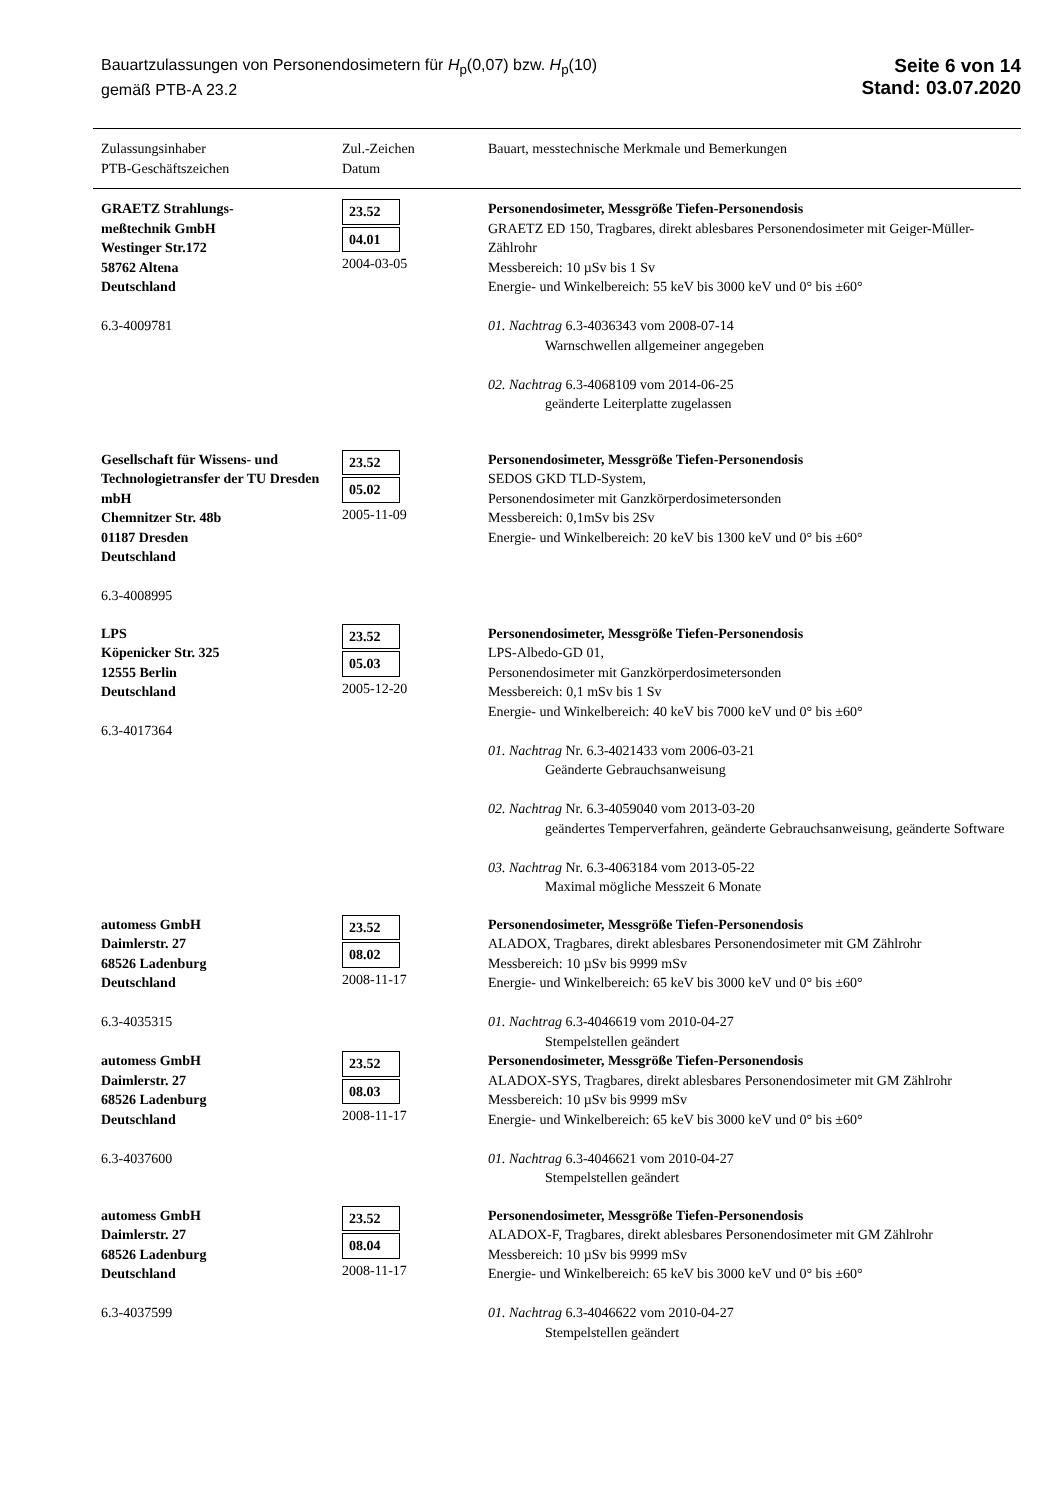Bauartzulassungen von Personendosimetern für H<sub>p</sub>(0,07) bzw. H<sub>p</sub>(10)
gemäß PTB-A 23.2
Seite 6 von 14
Stand: 03.07.2020
| Zulassungsinhaber PTB-Geschäftszeichen | Zul.-Zeichen Datum | Bauart, messtechnische Merkmale und Bemerkungen |
| --- | --- | --- |
| GRAETZ Strahlungs- meßtechnik GmbH Westinger Str.172 58762 Altena Deutschland 6.3-4009781 | 23.52 04.01 2004-03-05 | Personendosimeter, Messgröße Tiefen-Personendosis GRAETZ ED 150, Tragbares, direkt ablesbares Personendosimeter mit Geiger-Müller-Zählrohr Messbereich: 10 µSv bis 1 Sv Energie- und Winkelbereich: 55 keV bis 3000 keV und 0° bis ±60° 01. Nachtrag 6.3-4036343 vom 2008-07-14 Warnschwellen allgemeiner angegeben 02. Nachtrag 6.3-4068109 vom 2014-06-25 geänderte Leiterplatte zugelassen |
| Gesellschaft für Wissens- und Technologietransfer der TU Dresden mbH Chemnitzer Str. 48b 01187 Dresden Deutschland 6.3-4008995 | 23.52 05.02 2005-11-09 | Personendosimeter, Messgröße Tiefen-Personendosis SEDOS GKD TLD-System, Personendosimeter mit Ganzkörperdosimetersonden Messbereich: 0,1mSv bis 2Sv Energie- und Winkelbereich: 20 keV bis 1300 keV und 0° bis ±60° |
| LPS Köpenicker Str. 325 12555 Berlin Deutschland 6.3-4017364 | 23.52 05.03 2005-12-20 | Personendosimeter, Messgröße Tiefen-Personendosis LPS-Albedo-GD 01, Personendosimeter mit Ganzkörperdosimetersonden Messbereich: 0,1 mSv bis 1 Sv Energie- und Winkelbereich: 40 keV bis 7000 keV und 0° bis ±60° 01. Nachtrag Nr. 6.3-4021433 vom 2006-03-21 Geänderte Gebrauchsanweisung 02. Nachtrag Nr. 6.3-4059040 vom 2013-03-20 geändertes Temperverfahren, geänderte Gebrauchsanweisung, geänderte Software 03. Nachtrag Nr. 6.3-4063184 vom 2013-05-22 Maximal mögliche Messzeit 6 Monate |
| automess GmbH Daimlerstr. 27 68526 Ladenburg Deutschland 6.3-4035315 | 23.52 08.02 2008-11-17 | Personendosimeter, Messgröße Tiefen-Personendosis ALADOX, Tragbares, direkt ablesbares Personendosimeter mit GM Zählrohr Messbereich: 10 µSv bis 9999 mSv Energie- und Winkelbereich: 65 keV bis 3000 keV und 0° bis ±60° 01. Nachtrag 6.3-4046619 vom 2010-04-27 Stempelstellen geändert |
| automess GmbH Daimlerstr. 27 68526 Ladenburg Deutschland 6.3-4037600 | 23.52 08.03 2008-11-17 | Personendosimeter, Messgröße Tiefen-Personendosis ALADOX-SYS, Tragbares, direkt ablesbares Personendosimeter mit GM Zählrohr Messbereich: 10 µSv bis 9999 mSv Energie- und Winkelbereich: 65 keV bis 3000 keV und 0° bis ±60° 01. Nachtrag 6.3-4046621 vom 2010-04-27 Stempelstellen geändert |
| automess GmbH Daimlerstr. 27 68526 Ladenburg Deutschland 6.3-4037599 | 23.52 08.04 2008-11-17 | Personendosimeter, Messgröße Tiefen-Personendosis ALADOX-F, Tragbares, direkt ablesbares Personendosimeter mit GM Zählrohr Messbereich: 10 µSv bis 9999 mSv Energie- und Winkelbereich: 65 keV bis 3000 keV und 0° bis ±60° 01. Nachtrag 6.3-4046622 vom 2010-04-27 Stempelstellen geändert |